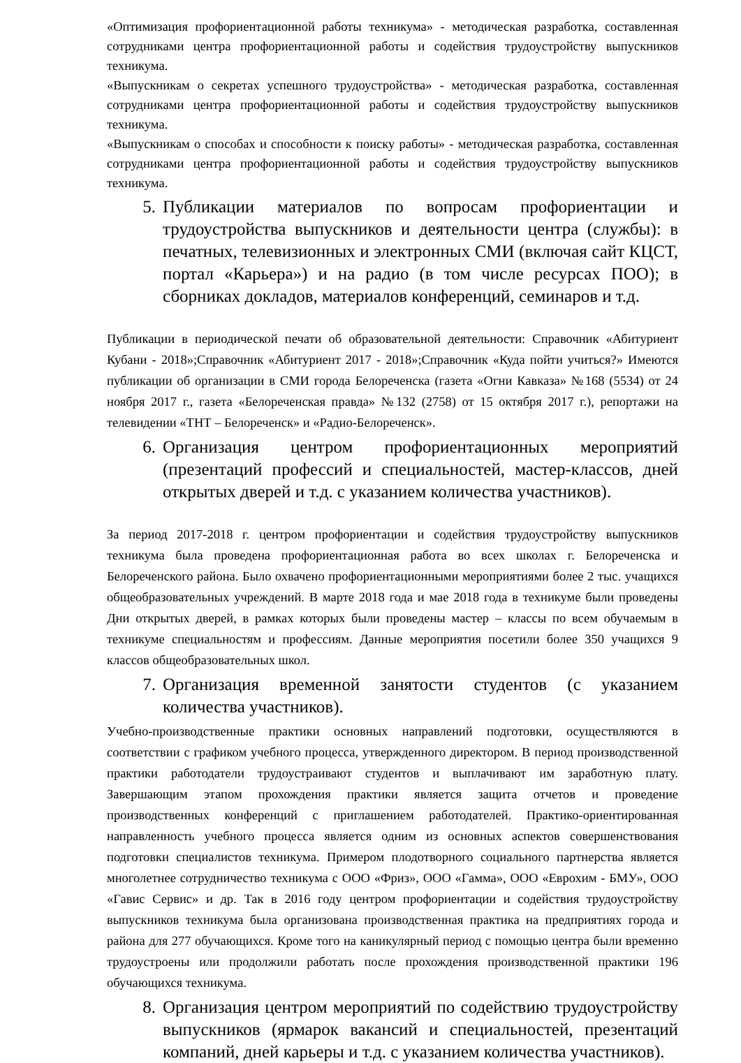«Оптимизация профориентационной работы техникума» - методическая разработка, составленная сотрудниками центра профориентационной работы и содействия трудоустройству выпускников техникума.
«Выпускникам о секретах успешного трудоустройства» - методическая разработка, составленная сотрудниками центра профориентационной работы и содействия трудоустройству выпускников техникума.
«Выпускникам о способах и способности к поиску работы» - методическая разработка, составленная сотрудниками центра профориентационной работы и содействия трудоустройству выпускников техникума.
5. Публикации материалов по вопросам профориентации и трудоустройства выпускников и деятельности центра (службы): в печатных, телевизионных и электронных СМИ (включая сайт КЦСТ, портал «Карьера») и на радио (в том числе ресурсах ПОО); в сборниках докладов, материалов конференций, семинаров и т.д.
Публикации в периодической печати об образовательной деятельности: Справочник «Абитуриент Кубани - 2018»;Справочник «Абитуриент 2017 - 2018»;Справочник «Куда пойти учиться?» Имеются публикации об организации в СМИ города Белореченска (газета «Огни Кавказа» №168 (5534) от 24 ноября 2017 г., газета «Белореченская правда» №132 (2758) от 15 октября 2017 г.), репортажи на телевидении «ТНТ – Белореченск» и «Радио-Белореченск».
6. Организация центром профориентационных мероприятий (презентаций профессий и специальностей, мастер-классов, дней открытых дверей и т.д. с указанием количества участников).
За период 2017-2018 г. центром профориентации и содействия трудоустройству выпускников техникума была проведена профориентационная работа во всех школах г. Белореченска и Белореченского района. Было охвачено профориентационными мероприятиями более 2 тыс. учащихся общеобразовательных учреждений. В марте 2018 года и мае 2018 года в техникуме были проведены Дни открытых дверей, в рамках которых были проведены мастер – классы по всем обучаемым в техникуме специальностям и профессиям. Данные мероприятия посетили более 350 учащихся 9 классов общеобразовательных школ.
7. Организация временной занятости студентов (с указанием количества участников).
Учебно-производственные практики основных направлений подготовки, осуществляются в соответствии с графиком учебного процесса, утвержденного директором. В период производственной практики работодатели трудоустраивают студентов и выплачивают им заработную плату. Завершающим этапом прохождения практики является защита отчетов и проведение производственных конференций с приглашением работодателей. Практико-ориентированная направленность учебного процесса является одним из основных аспектов совершенствования подготовки специалистов техникума. Примером плодотворного социального партнерства является многолетнее сотрудничество техникума с ООО «Фриз», ООО «Гамма», ООО «Еврохим - БМУ», ООО «Гавис Сервис» и др. Так в 2016 году центром профориентации и содействия трудоустройству выпускников техникума была организована производственная практика на предприятиях города и района для 277 обучающихся. Кроме того на каникулярный период с помощью центра были временно трудоустроены или продолжили работать после прохождения производственной практики 196 обучающихся техникума.
8. Организация центром мероприятий по содействию трудоустройству выпускников (ярмарок вакансий и специальностей, презентаций компаний, дней карьеры и т.д. с указанием количества участников).